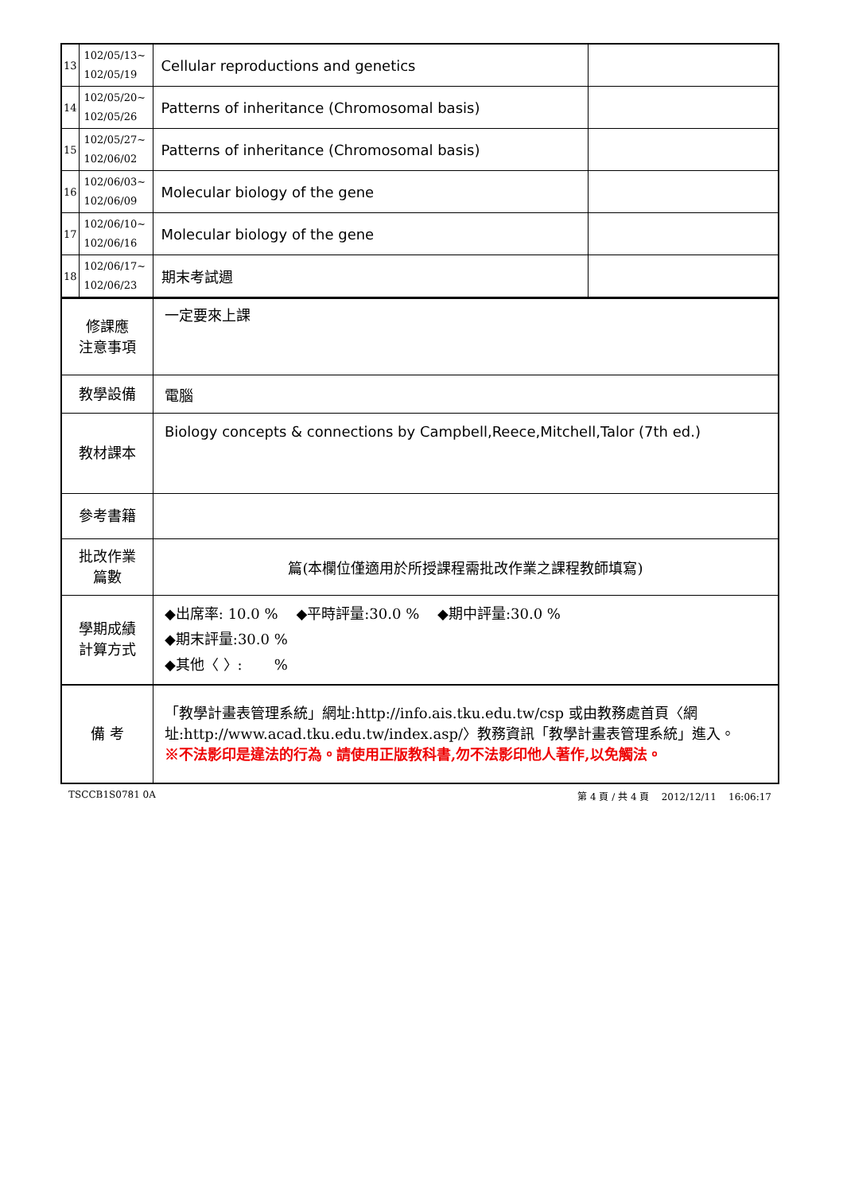| 13 | 102/05/13~ 102/05/19 | Cellular reproductions and genetics | |
| 14 | 102/05/20~ 102/05/26 | Patterns of inheritance (Chromosomal basis) | |
| 15 | 102/05/27~ 102/06/02 | Patterns of inheritance (Chromosomal basis) | |
| 16 | 102/06/03~ 102/06/09 | Molecular biology of the gene | |
| 17 | 102/06/10~ 102/06/16 | Molecular biology of the gene | |
| 18 | 102/06/17~ 102/06/23 | 期末考試週 | |
| 修課應 注意事項 | 一定要來上課 |
| 教學設備 | 電腦 |
| 教材課本 | Biology concepts & connections by Campbell,Reece,Mitchell,Talor (7th ed.) |
| 參考書籍 | |
| 批改作業 篇數 | 篇(本欄位僅適用於所授課程需批改作業之課程教師填寫) |
| 學期成績 計算方式 | ◆出席率: 10.0 % ◆平時評量:30.0 % ◆期中評量:30.0 % ◆期末評量:30.0 % ◆其他〈 〉: % |
| 備 考 | 「教學計畫表管理系統」網址: http://info.ais.tku.edu.tw/csp 或由教務處首頁〈網址: http://www.acad.tku.edu.tw/index.asp/ 〉教務資訊「教學計畫表管理系統」進入。 ※不法影印是違法的行為。請使用正版教科書,勿不法影印他人著作,以免觸法。 |
TSCCB1S0781 0A 第 4 頁 / 共 4 頁 2012/12/11 16:06:17